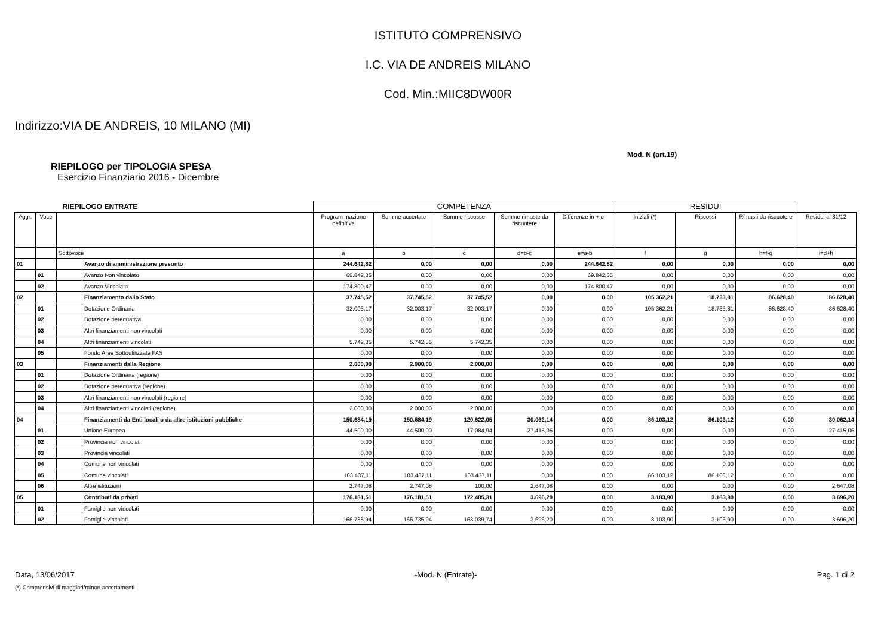ISTITUTO COMPRENSIVO
I.C. VIA DE ANDREIS MILANO
Cod. Min.:MIIC8DW00R
Indirizzo:VIA DE ANDREIS, 10 MILANO (MI)
Mod. N (art.19)
RIEPILOGO per TIPOLOGIA SPESA
Esercizio Finanziario 2016 - Dicembre
| RIEPILOGO ENTRATE | | | | COMPETENZA | | | | | RESIDUI | | | |
| Aggr. | Voce | | | Program mazione definitiva | Somme accertate | Somme riscosse | Somme rimaste da riscuotere | Differenze in + o - | Iniziali (*) | Riscossi | Rimasti da riscuotere | Residui al 31/12 |
| | | Sottovoce | | a | b | c | d=b-c | e=a-b | f | g | h=f-g | i=d+h |
| 01 | | | Avanzo di amministrazione presunto | 244.642,82 | 0,00 | 0,00 | 0,00 | 244.642,82 | 0,00 | 0,00 | 0,00 | 0,00 |
| | 01 | | Avanzo Non vincolato | 69.842,35 | 0,00 | 0,00 | 0,00 | 69.842,35 | 0,00 | 0,00 | 0,00 | 0,00 |
| | 02 | | Avanzo Vincolato | 174.800,47 | 0,00 | 0,00 | 0,00 | 174.800,47 | 0,00 | 0,00 | 0,00 | 0,00 |
| 02 | | | Finanziamento dallo Stato | 37.745,52 | 37.745,52 | 37.745,52 | 0,00 | 0,00 | 105.362,21 | 18.733,81 | 86.628,40 | 86.628,40 |
| | 01 | | Dotazione Ordinaria | 32.003,17 | 32.003,17 | 32.003,17 | 0,00 | 0,00 | 105.362,21 | 18.733,81 | 86.628,40 | 86.628,40 |
| | 02 | | Dotazione perequativa | 0,00 | 0,00 | 0,00 | 0,00 | 0,00 | 0,00 | 0,00 | 0,00 | 0,00 |
| | 03 | | Altri finanziamenti non vincolati | 0,00 | 0,00 | 0,00 | 0,00 | 0,00 | 0,00 | 0,00 | 0,00 | 0,00 |
| | 04 | | Altri finanziamenti vincolati | 5.742,35 | 5.742,35 | 5.742,35 | 0,00 | 0,00 | 0,00 | 0,00 | 0,00 | 0,00 |
| | 05 | | Fondo Aree Sottoutilizzate FAS | 0,00 | 0,00 | 0,00 | 0,00 | 0,00 | 0,00 | 0,00 | 0,00 | 0,00 |
| 03 | | | Finanziamenti dalla Regione | 2.000,00 | 2.000,00 | 2.000,00 | 0,00 | 0,00 | 0,00 | 0,00 | 0,00 | 0,00 |
| | 01 | | Dotazione Ordinaria (regione) | 0,00 | 0,00 | 0,00 | 0,00 | 0,00 | 0,00 | 0,00 | 0,00 | 0,00 |
| | 02 | | Dotazione perequativa (regione) | 0,00 | 0,00 | 0,00 | 0,00 | 0,00 | 0,00 | 0,00 | 0,00 | 0,00 |
| | 03 | | Altri finanziamenti non vincolati (regione) | 0,00 | 0,00 | 0,00 | 0,00 | 0,00 | 0,00 | 0,00 | 0,00 | 0,00 |
| | 04 | | Altri finanziamenti vincolati (regione) | 2.000,00 | 2.000,00 | 2.000,00 | 0,00 | 0,00 | 0,00 | 0,00 | 0,00 | 0,00 |
| 04 | | | Finanziamenti da Enti locali o da altre istituzioni pubbliche | 150.684,19 | 150.684,19 | 120.622,05 | 30.062,14 | 0,00 | 86.103,12 | 86.103,12 | 0,00 | 30.062,14 |
| | 01 | | Unione Europea | 44.500,00 | 44.500,00 | 17.084,94 | 27.415,06 | 0,00 | 0,00 | 0,00 | 0,00 | 27.415,06 |
| | 02 | | Provincia non vincolati | 0,00 | 0,00 | 0,00 | 0,00 | 0,00 | 0,00 | 0,00 | 0,00 | 0,00 |
| | 03 | | Provincia vincolati | 0,00 | 0,00 | 0,00 | 0,00 | 0,00 | 0,00 | 0,00 | 0,00 | 0,00 |
| | 04 | | Comune non vincolati | 0,00 | 0,00 | 0,00 | 0,00 | 0,00 | 0,00 | 0,00 | 0,00 | 0,00 |
| | 05 | | Comune vincolati | 103.437,11 | 103.437,11 | 103.437,11 | 0,00 | 0,00 | 86.103,12 | 86.103,12 | 0,00 | 0,00 |
| | 06 | | Altre istituzioni | 2.747,08 | 2.747,08 | 100,00 | 2.647,08 | 0,00 | 0,00 | 0,00 | 0,00 | 2.647,08 |
| 05 | | | Contributi da privati | 176.181,51 | 176.181,51 | 172.485,31 | 3.696,20 | 0,00 | 3.183,90 | 3.183,90 | 0,00 | 3.696,20 |
| | 01 | | Famiglie non vincolati | 0,00 | 0,00 | 0,00 | 0,00 | 0,00 | 0,00 | 0,00 | 0,00 | 0,00 |
| | 02 | | Famiglie vincolati | 166.735,94 | 166.735,94 | 163.039,74 | 3.696,20 | 0,00 | 3.103,90 | 3.103,90 | 0,00 | 3.696,20 |
Data, 13/06/2017 -Mod. N (Entrate)- Pag. 1 di 2
(*) Comprensivi di maggiori/minori accertamenti